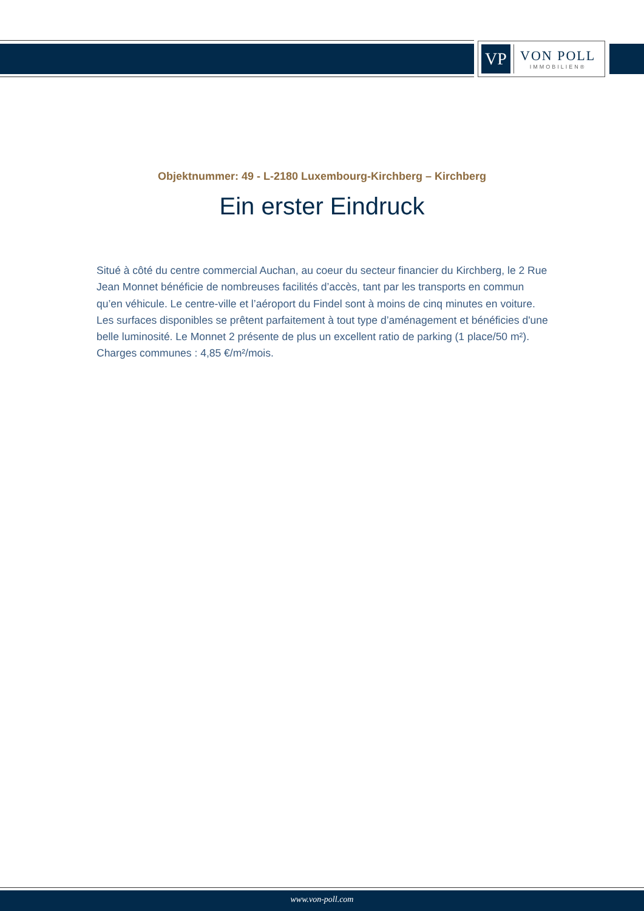VP
VON POLL
IMMOBILIEN®
Objektnummer: 49 - L-2180 Luxembourg-Kirchberg – Kirchberg
Ein erster Eindruck
Situé à côté du centre commercial Auchan, au coeur du secteur financier du Kirchberg, le 2 Rue Jean Monnet bénéficie de nombreuses facilités d’accès, tant par les transports en commun qu’en véhicule. Le centre-ville et l’aéroport du Findel sont à moins de cinq minutes en voiture. Les surfaces disponibles se prêtent parfaitement à tout type d’aménagement et bénéficies d'une belle luminosité. Le Monnet 2 présente de plus un excellent ratio de parking (1 place/50 m²). Charges communes : 4,85 €/m²/mois.
www.von-poll.com